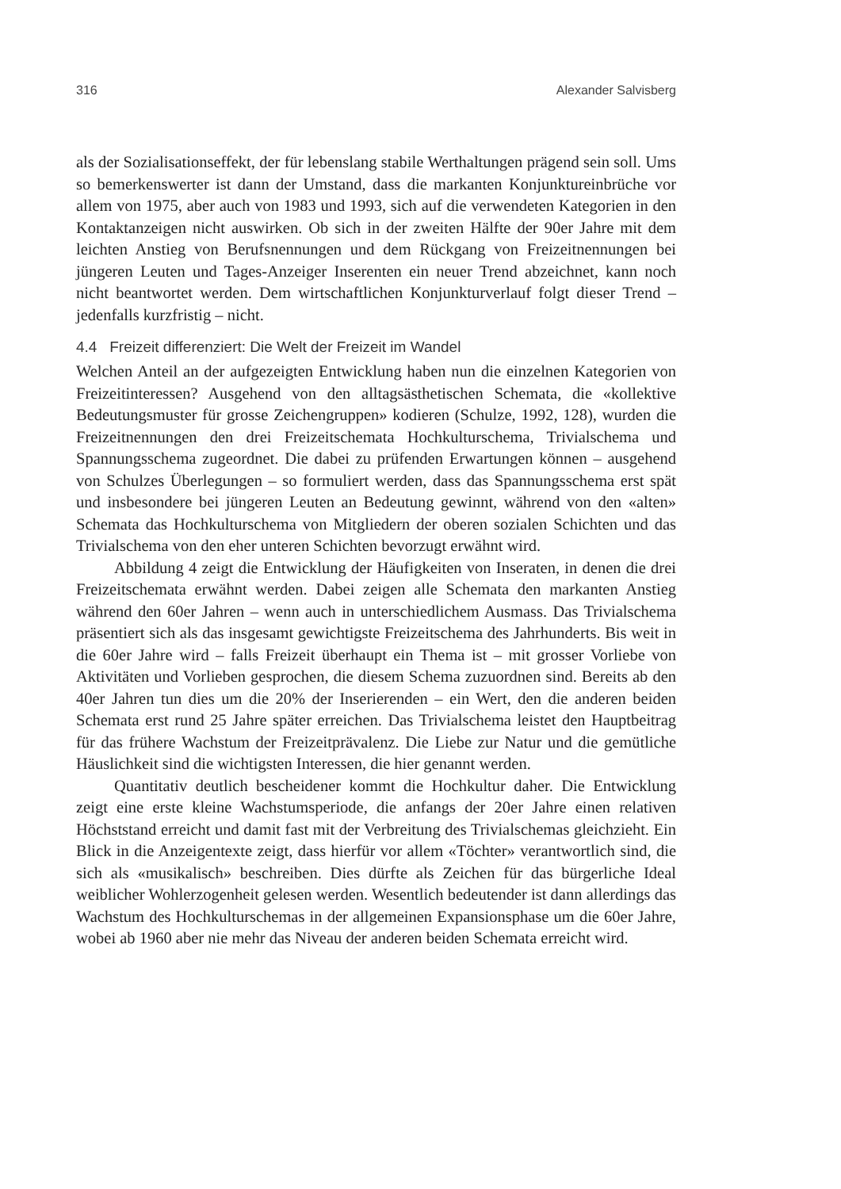316 Alexander Salvisberg
als der Sozialisationseffekt, der für lebenslang stabile Werthaltungen prägend sein soll. Ums so bemerkenswerter ist dann der Umstand, dass die markanten Konjunktur­einbrüche vor allem von 1975, aber auch von 1983 und 1993, sich auf die verwen­deten Kategorien in den Kontaktanzeigen nicht auswirken. Ob sich in der zweiten Hälfte der 90er Jahre mit dem leichten Anstieg von Berufsnennungen und dem Rückgang von Freizeitnennungen bei jüngeren Leuten und Tages-Anzeiger Inse­renten ein neuer Trend abzeichnet, kann noch nicht beantwortet werden. Dem wirtschaftlichen Konjunkturverlauf folgt dieser Trend – jedenfalls kurzfristig – nicht.
4.4 Freizeit differenziert: Die Welt der Freizeit im Wandel
Welchen Anteil an der aufgezeigten Entwicklung haben nun die einzelnen Kategorien von Freizeitinteressen? Ausgehend von den alltagsästhetischen Schemata, die «kollektive Bedeutungsmuster für grosse Zeichengruppen» kodieren (Schulze, 1992, 128), wurden die Freizeitnennungen den drei Freizeitschemata Hochkultur­schema, Trivialschema und Spannungsschema zugeordnet. Die dabei zu prüfen­den Erwartungen können – ausgehend von Schulzes Überlegungen – so formuliert werden, dass das Spannungsschema erst spät und insbesondere bei jüngeren Leuten an Bedeutung gewinnt, während von den «alten» Schemata das Hochkulturschema von Mitgliedern der oberen sozialen Schichten und das Trivialschema von den eher unteren Schichten bevorzugt erwähnt wird.
Abbildung 4 zeigt die Entwicklung der Häufigkeiten von Inseraten, in denen die drei Freizeitschemata erwähnt werden. Dabei zeigen alle Schemata den markanten Anstieg während den 60er Jahren – wenn auch in unterschiedlichem Ausmass. Das Trivialschema präsentiert sich als das insgesamt gewichtigste Freizeit­schema des Jahrhunderts. Bis weit in die 60er Jahre wird – falls Freizeit überhaupt ein Thema ist – mit grosser Vorliebe von Aktivitäten und Vorlieben gesprochen, die diesem Schema zuzuordnen sind. Bereits ab den 40er Jahren tun dies um die 20% der Inserierenden – ein Wert, den die anderen beiden Schemata erst rund 25 Jahre später erreichen. Das Trivialschema leistet den Hauptbeitrag für das frühere Wachstum der Freizeitprävalenz. Die Liebe zur Natur und die gemütliche Häus­lichkeit sind die wichtigsten Interessen, die hier genannt werden.
Quantitativ deutlich bescheidener kommt die Hochkultur daher. Die Entwicklung zeigt eine erste kleine Wachstumsperiode, die anfangs der 20er Jahre einen relativen Höchststand erreicht und damit fast mit der Verbreitung des Trivialschemas gleichzieht. Ein Blick in die Anzeigentexte zeigt, dass hierfür vor allem «Töchter» verantwortlich sind, die sich als «musikalisch» beschreiben. Dies dürfte als Zeichen für das bürgerliche Ideal weiblicher Wohlerzogenheit gelesen werden. Wesentlich bedeutender ist dann allerdings das Wachstum des Hochkulturschemas in der allgemeinen Expansionsphase um die 60er Jahre, wobei ab 1960 aber nie mehr das Niveau der anderen beiden Schemata erreicht wird.